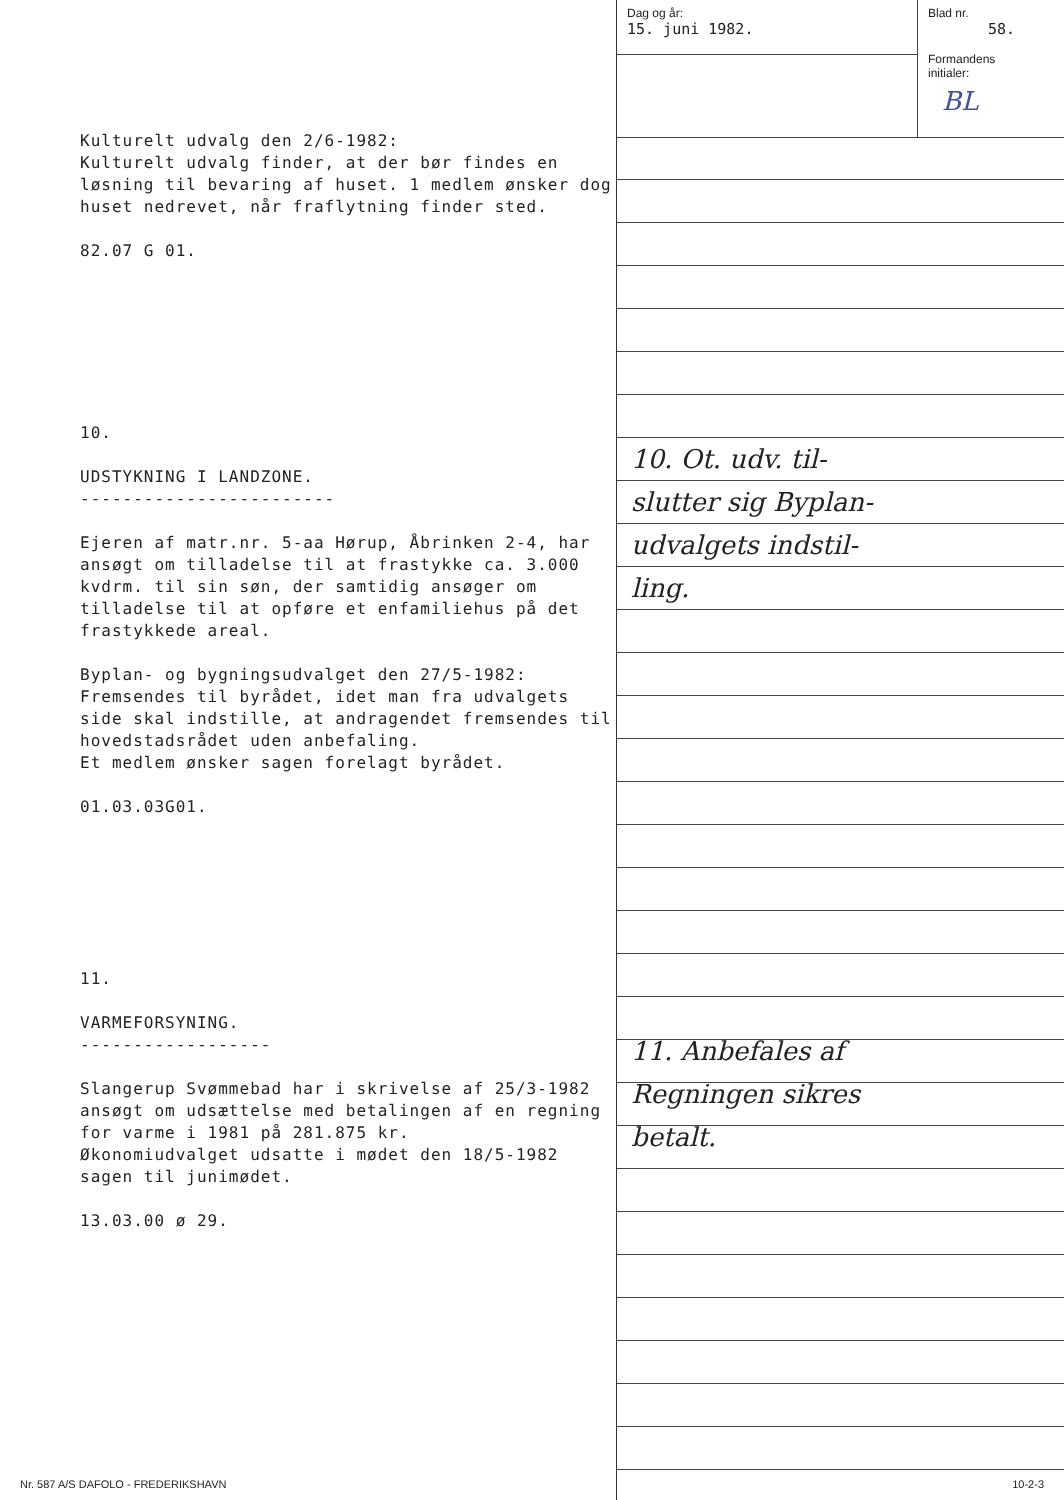Kulturelt udvalg den 2/6-1982:
Kulturelt udvalg finder, at der bør findes en løsning til bevaring af huset. 1 medlem ønsker dog huset nedrevet, når fraflytning finder sted.
82.07 G 01.
10.
UDSTYKNING I LANDZONE.
------------------------
Ejeren af matr.nr. 5-aa Hørup, Åbrinken 2-4, har ansøgt om tilladelse til at frastykke ca. 3.000 kvdrm. til sin søn, der samtidig ansøger om tilladelse til at opføre et enfamiliehus på det frastykkede areal.
Byplan- og bygningsudvalget den 27/5-1982:
Fremsendes til byrådet, idet man fra udvalgets side skal indstille, at andragendet fremsendes til hovedstadsrådet uden anbefaling.
Et medlem ønsker sagen forelagt byrådet.
01.03.03G01.
11.
VARMEFORSYNING.
------------------
Slangerup Svømmebad har i skrivelse af 25/3-1982 ansøgt om udsættelse med betalingen af en regning for varme i 1981 på 281.875 kr.
Økonomiudvalget udsatte i mødet den 18/5-1982 sagen til junimødet.
13.03.00 ø 29.
Dag og år:
15. juni 1982.
Blad nr.
58.
Formandens
initialer:
BL
10. Ot. udv. til-
slutter sig Byplan-
udvalgets indstil-
ling.
11. Anbefales af
Regningen sikres
betalt.
Nr. 587 A/S DAFOLO - FREDERIKSHAVN
10-2-3